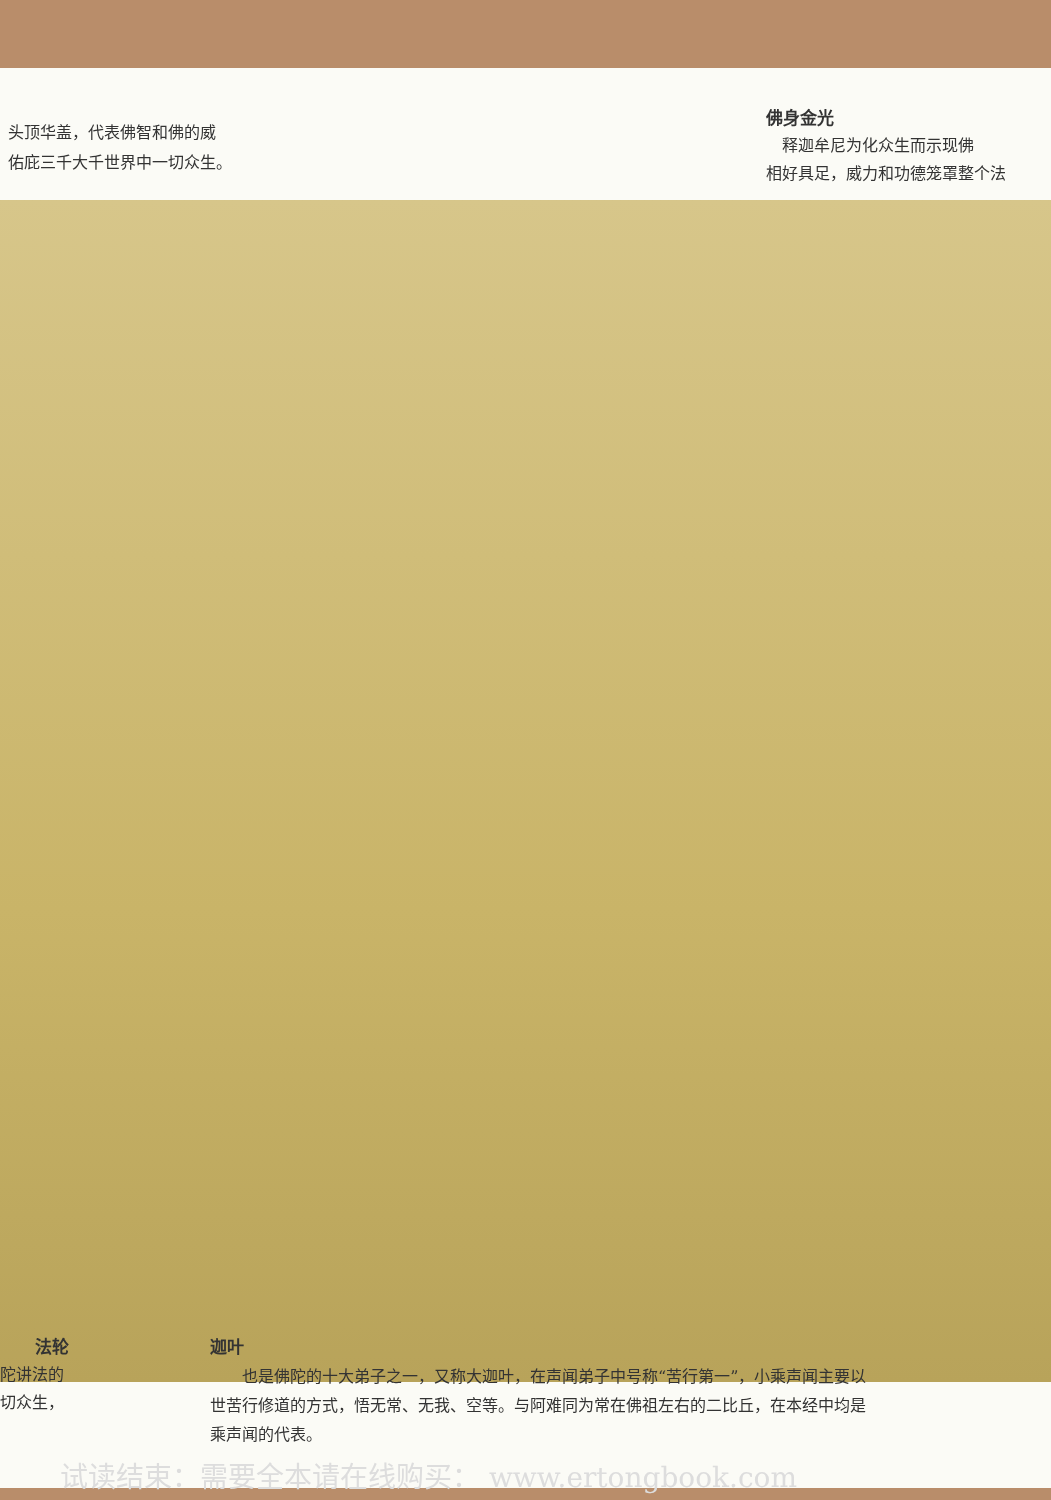头顶华盖，代表佛智和佛的威
佑庇三千大千世界中一切众生。
佛身金光
　释迦牟尼为化众生而示现佛
相好具足，威力和功德笼罩整个法
法轮
陀讲法的
切众生，
迦叶
　　也是佛陀的十大弟子之一，又称大迦叶，在声闻弟子中号称“苦行第一”，小乘声闻主要以
世苦行修道的方式，悟无常、无我、空等。与阿难同为常在佛祖左右的二比丘，在本经中均是
乘声闻的代表。
试读结束：需要全本请在线购买： www.ertongbook.com